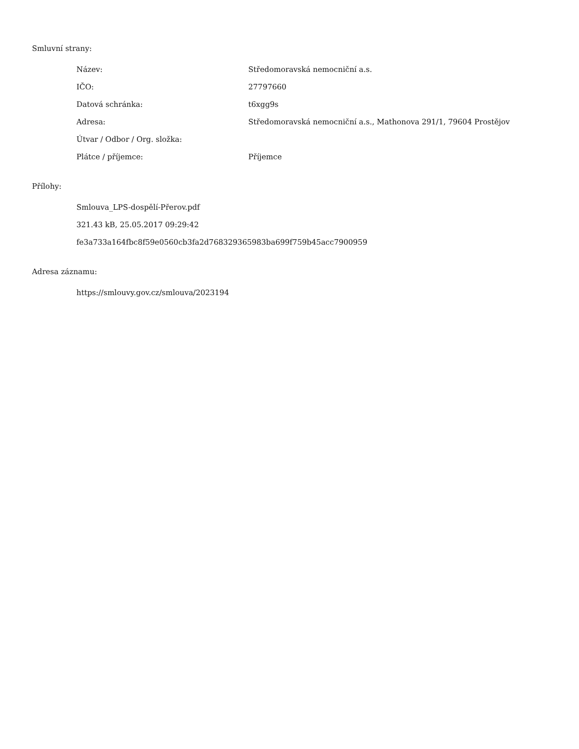Smluvní strany:
| Název: | Středomoravská nemocniční a.s. |
| IČO: | 27797660 |
| Datová schránka: | t6xgg9s |
| Adresa: | Středomoravská nemocniční a.s., Mathonova 291/1, 79604 Prostějov |
| Útvar / Odbor / Org. složka: | |
| Plátce / příjemce: | Příjemce |
Přílohy:
Smlouva_LPS-dospělí-Přerov.pdf
321.43 kB, 25.05.2017 09:29:42
fe3a733a164fbc8f59e0560cb3fa2d768329365983ba699f759b45acc7900959
Adresa záznamu:
https://smlouvy.gov.cz/smlouva/2023194